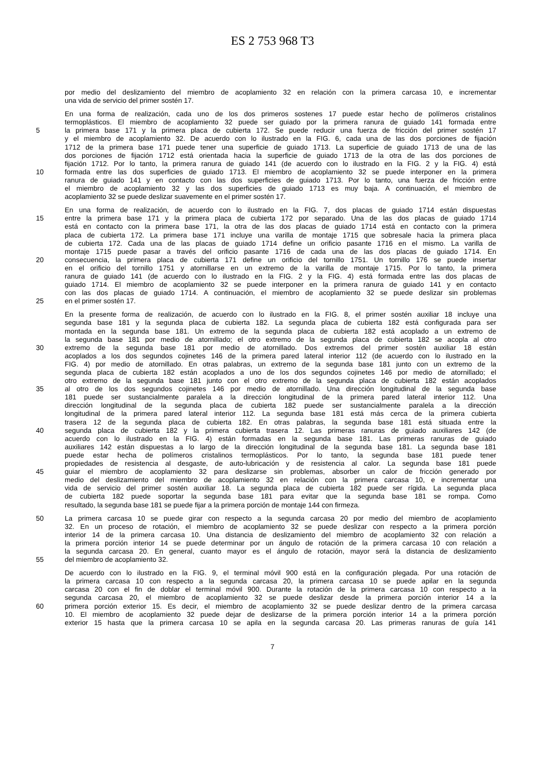ES 2 753 968 T3
por medio del deslizamiento del miembro de acoplamiento 32 en relación con la primera carcasa 10, e incrementar
una vida de servicio del primer sostén 17.
En una forma de realización, cada uno de los dos primeros sostenes 17 puede estar hecho de polímeros cristalinos
termoplásticos. El miembro de acoplamiento 32 puede ser guiado por la primera ranura de guiado 141 formada entre
5 la primera base 171 y la primera placa de cubierta 172. Se puede reducir una fuerza de fricción del primer sostén 17
y el miembro de acoplamiento 32. De acuerdo con lo ilustrado en la FIG. 6, cada una de las dos porciones de fijación
1712 de la primera base 171 puede tener una superficie de guiado 1713. La superficie de guiado 1713 de una de las
dos porciones de fijación 1712 está orientada hacia la superficie de guiado 1713 de la otra de las dos porciones de
fijación 1712. Por lo tanto, la primera ranura de guiado 141 (de acuerdo con lo ilustrado en la FIG. 2 y la FIG. 4) está
10 formada entre las dos superficies de guiado 1713. El miembro de acoplamiento 32 se puede interponer en la primera
ranura de guiado 141 y en contacto con las dos superficies de guiado 1713. Por lo tanto, una fuerza de fricción entre
el miembro de acoplamiento 32 y las dos superficies de guiado 1713 es muy baja. A continuación, el miembro de
acoplamiento 32 se puede deslizar suavemente en el primer sostén 17.
En una forma de realización, de acuerdo con lo ilustrado en la FIG. 7, dos placas de guiado 1714 están dispuestas
15 entre la primera base 171 y la primera placa de cubierta 172 por separado. Una de las dos placas de guiado 1714
está en contacto con la primera base 171, la otra de las dos placas de guiado 1714 está en contacto con la primera
placa de cubierta 172. La primera base 171 incluye una varilla de montaje 1715 que sobresale hacia la primera placa
de cubierta 172. Cada una de las placas de guiado 1714 define un orificio pasante 1716 en el mismo. La varilla de
montaje 1715 puede pasar a través del orificio pasante 1716 de cada una de las dos placas de guiado 1714. En
20 consecuencia, la primera placa de cubierta 171 define un orificio del tornillo 1751. Un tornillo 176 se puede insertar
en el orificio del tornillo 1751 y atornillarse en un extremo de la varilla de montaje 1715. Por lo tanto, la primera
ranura de guiado 141 (de acuerdo con lo ilustrado en la FIG. 2 y la FIG. 4) está formada entre las dos placas de
guiado 1714. El miembro de acoplamiento 32 se puede interponer en la primera ranura de guiado 141 y en contacto
con las dos placas de guiado 1714. A continuación, el miembro de acoplamiento 32 se puede deslizar sin problemas
25 en el primer sostén 17.
En la presente forma de realización, de acuerdo con lo ilustrado en la FIG. 8, el primer sostén auxiliar 18 incluye una
segunda base 181 y la segunda placa de cubierta 182. La segunda placa de cubierta 182 está configurada para ser
montada en la segunda base 181. Un extremo de la segunda placa de cubierta 182 está acoplado a un extremo de
la segunda base 181 por medio de atornillado; el otro extremo de la segunda placa de cubierta 182 se acopla al otro
30 extremo de la segunda base 181 por medio de atornillado. Dos extremos del primer sostén auxiliar 18 están
acoplados a los dos segundos cojinetes 146 de la primera pared lateral interior 112 (de acuerdo con lo ilustrado en la
FIG. 4) por medio de atornillado. En otras palabras, un extremo de la segunda base 181 junto con un extremo de la
segunda placa de cubierta 182 están acoplados a uno de los dos segundos cojinetes 146 por medio de atornillado; el
otro extremo de la segunda base 181 junto con el otro extremo de la segunda placa de cubierta 182 están acoplados
35 al otro de los dos segundos cojinetes 146 por medio de atornillado. Una dirección longitudinal de la segunda base
181 puede ser sustancialmente paralela a la dirección longitudinal de la primera pared lateral interior 112. Una
dirección longitudinal de la segunda placa de cubierta 182 puede ser sustancialmente paralela a la dirección
longitudinal de la primera pared lateral interior 112. La segunda base 181 está más cerca de la primera cubierta
trasera 12 de la segunda placa de cubierta 182. En otras palabras, la segunda base 181 está situada entre la
40 segunda placa de cubierta 182 y la primera cubierta trasera 12. Las primeras ranuras de guiado auxiliares 142 (de
acuerdo con lo ilustrado en la FIG. 4) están formadas en la segunda base 181. Las primeras ranuras de guiado
auxiliares 142 están dispuestas a lo largo de la dirección longitudinal de la segunda base 181. La segunda base 181
puede estar hecha de polímeros cristalinos termoplásticos. Por lo tanto, la segunda base 181 puede tener
propiedades de resistencia al desgaste, de auto-lubricación y de resistencia al calor. La segunda base 181 puede
45 guiar el miembro de acoplamiento 32 para deslizarse sin problemas, absorber un calor de fricción generado por
medio del deslizamiento del miembro de acoplamiento 32 en relación con la primera carcasa 10, e incrementar una
vida de servicio del primer sostén auxiliar 18. La segunda placa de cubierta 182 puede ser rígida. La segunda placa
de cubierta 182 puede soportar la segunda base 181 para evitar que la segunda base 181 se rompa. Como
resultado, la segunda base 181 se puede fijar a la primera porción de montaje 144 con firmeza.
50 La primera carcasa 10 se puede girar con respecto a la segunda carcasa 20 por medio del miembro de acoplamiento
32. En un proceso de rotación, el miembro de acoplamiento 32 se puede deslizar con respecto a la primera porción
interior 14 de la primera carcasa 10. Una distancia de deslizamiento del miembro de acoplamiento 32 con relación a
la primera porción interior 14 se puede determinar por un ángulo de rotación de la primera carcasa 10 con relación a
la segunda carcasa 20. En general, cuanto mayor es el ángulo de rotación, mayor será la distancia de deslizamiento
55 del miembro de acoplamiento 32.
De acuerdo con lo ilustrado en la FIG. 9, el terminal móvil 900 está en la configuración plegada. Por una rotación de
la primera carcasa 10 con respecto a la segunda carcasa 20, la primera carcasa 10 se puede apilar en la segunda
carcasa 20 con el fin de doblar el terminal móvil 900. Durante la rotación de la primera carcasa 10 con respecto a la
segunda carcasa 20, el miembro de acoplamiento 32 se puede deslizar desde la primera porción interior 14 a la
60 primera porción exterior 15. Es decir, el miembro de acoplamiento 32 se puede deslizar dentro de la primera carcasa
10. El miembro de acoplamiento 32 puede dejar de deslizarse de la primera porción interior 14 a la primera porción
exterior 15 hasta que la primera carcasa 10 se apila en la segunda carcasa 20. Las primeras ranuras de guía 141
7